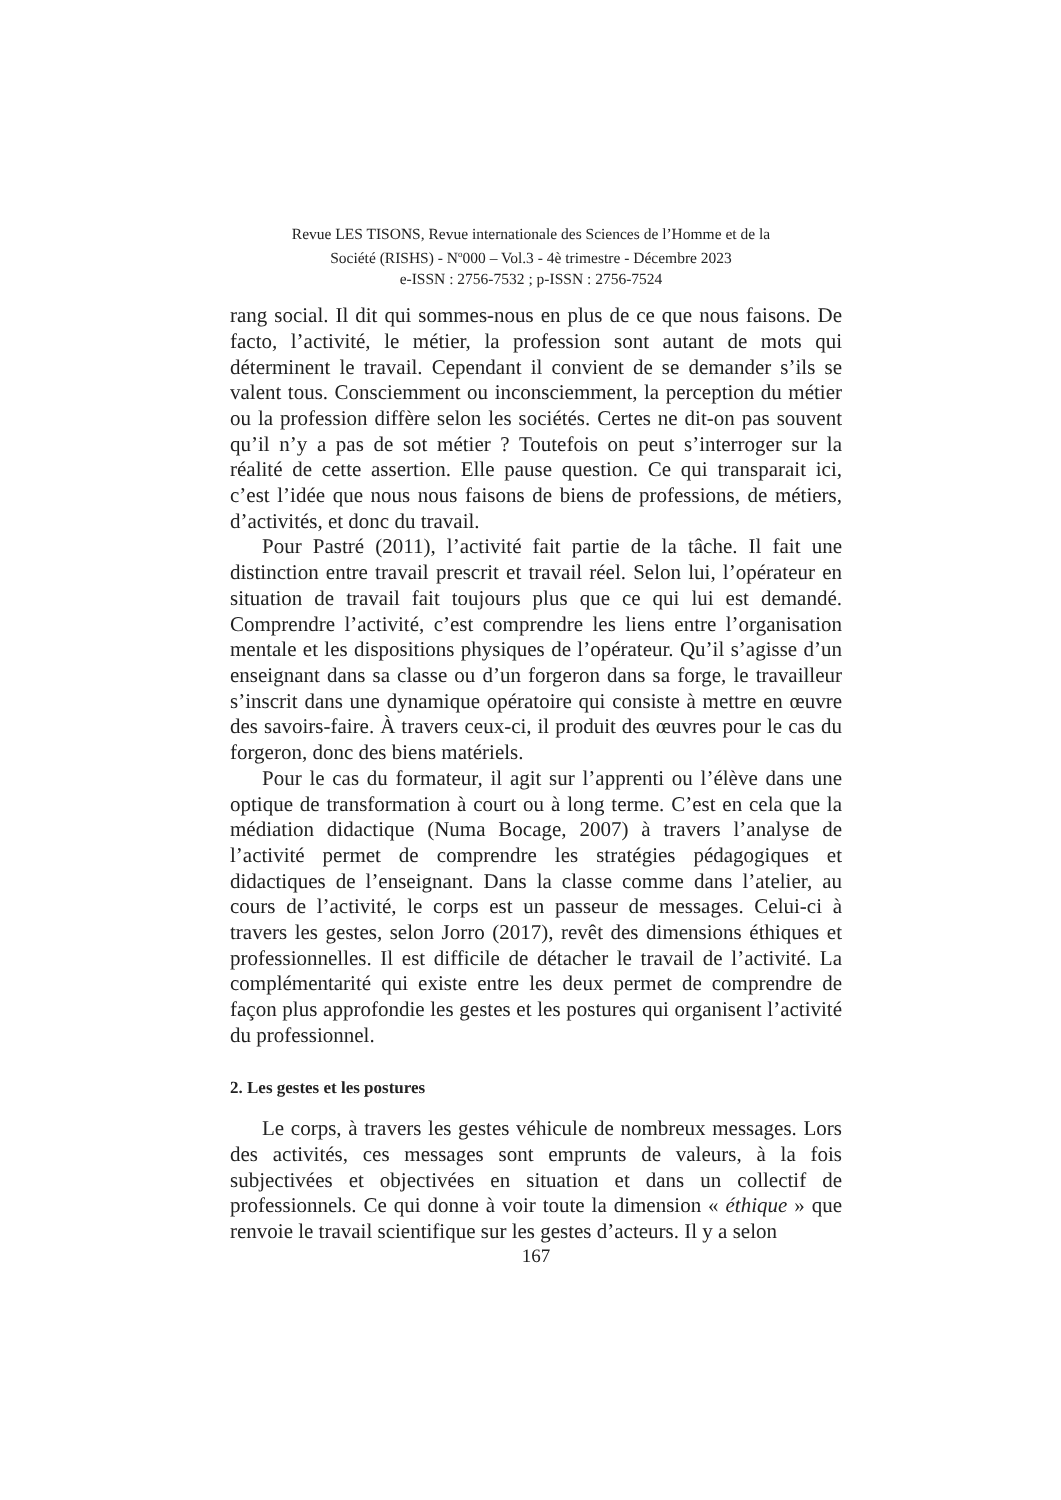Revue LES TISONS, Revue internationale des Sciences de l’Homme et de la
Société (RISHS) - N<sup>o</sup>000 – Vol.3 - 4è trimestre - Décembre 2023
e-ISSN : 2756-7532 ; p-ISSN : 2756-7524
rang social. Il dit qui sommes-nous en plus de ce que nous faisons. De facto, l’activité, le métier, la profession sont autant de mots qui déterminent le travail. Cependant il convient de se demander s’ils se valent tous. Consciemment ou inconsciemment, la perception du métier ou la profession diffère selon les sociétés. Certes ne dit-on pas souvent qu’il n’y a pas de sot métier ? Toutefois on peut s’interroger sur la réalité de cette assertion. Elle pause question. Ce qui transparait ici, c’est l’idée que nous nous faisons de biens de professions, de métiers, d’activités, et donc du travail.
Pour Pastré (2011), l’activité fait partie de la tâche. Il fait une distinction entre travail prescrit et travail réel. Selon lui, l’opérateur en situation de travail fait toujours plus que ce qui lui est demandé. Comprendre l’activité, c’est comprendre les liens entre l’organisation mentale et les dispositions physiques de l’opérateur. Qu’il s’agisse d’un enseignant dans sa classe ou d’un forgeron dans sa forge, le travailleur s’inscrit dans une dynamique opératoire qui consiste à mettre en œuvre des savoirs-faire. À travers ceux-ci, il produit des œuvres pour le cas du forgeron, donc des biens matériels.
Pour le cas du formateur, il agit sur l’apprenti ou l’élève dans une optique de transformation à court ou à long terme. C’est en cela que la médiation didactique (Numa Bocage, 2007) à travers l’analyse de l’activité permet de comprendre les stratégies pédagogiques et didactiques de l’enseignant. Dans la classe comme dans l’atelier, au cours de l’activité, le corps est un passeur de messages. Celui-ci à travers les gestes, selon Jorro (2017), revêt des dimensions éthiques et professionnelles. Il est difficile de détacher le travail de l’activité. La complémentarité qui existe entre les deux permet de comprendre de façon plus approfondie les gestes et les postures qui organisent l’activité du professionnel.
2. Les gestes et les postures
Le corps, à travers les gestes véhicule de nombreux messages. Lors des activités, ces messages sont emprunts de valeurs, à la fois subjectivées et objectivées en situation et dans un collectif de professionnels. Ce qui donne à voir toute la dimension « éthique » que renvoie le travail scientifique sur les gestes d’acteurs. Il y a selon
167